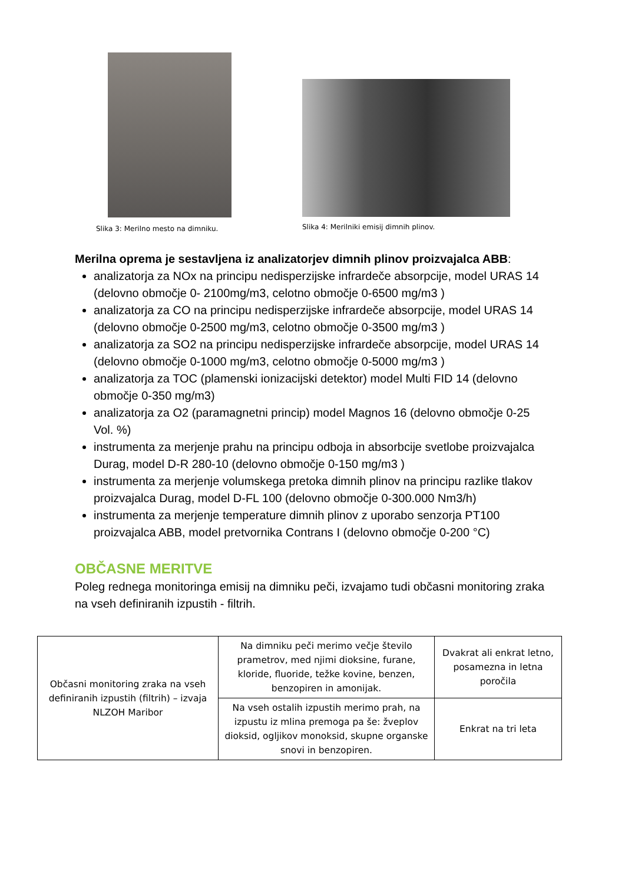Slika 3: Merilno mesto na dimniku.
Slika 4: Merilniki emisij dimnih plinov.
Merilna oprema je sestavljena iz analizatorjev dimnih plinov proizvajalca ABB:
analizatorja za NOx na principu nedisperzijske infrardeče absorpcije, model URAS 14 (delovno območje 0- 2100mg/m3, celotno območje 0-6500 mg/m3 )
analizatorja za CO na principu nedisperzijske infrardeče absorpcije, model URAS 14 (delovno območje 0-2500 mg/m3, celotno območje 0-3500 mg/m3 )
analizatorja za SO2 na principu nedisperzijske infrardeče absorpcije, model URAS 14 (delovno območje 0-1000 mg/m3, celotno območje 0-5000 mg/m3 )
analizatorja za TOC (plamenski ionizacijski detektor) model Multi FID 14 (delovno območje 0-350 mg/m3)
analizatorja za O2 (paramagnetni princip) model Magnos 16 (delovno območje 0-25 Vol. %)
instrumenta za merjenje prahu na principu odboja in absorbcije svetlobe proizvajalca Durag, model D-R 280-10 (delovno območje 0-150 mg/m3 )
instrumenta za merjenje volumskega pretoka dimnih plinov na principu razlike tlakov proizvajalca Durag, model D-FL 100 (delovno območje 0-300.000 Nm3/h)
instrumenta za merjenje temperature dimnih plinov z uporabo senzorja PT100 proizvajalca ABB, model pretvornika Contrans I (delovno območje 0-200 °C)
OBČASNE MERITVE
Poleg rednega monitoringa emisij na dimniku peči, izvajamo tudi občasni monitoring zraka na vseh definiranih izpustih - filtrih.
| Občasni monitoring zraka na vseh definiranih izpustih (filtrih) – izvaja NLZOH Maribor | Na dimniku peči merimo večje število prametrov, med njimi dioksine, furane, kloride, fluoride, težke kovine, benzen, benzopiren in amonijak. | Dvakrat ali enkrat letno, posamezna in letna poročila |
| | Na vseh ostalih izpustih merimo prah, na izpustu iz mlina premoga pa še: žveplov dioksid, ogljikov monoksid, skupne organske snovi in benzopiren. | Enkrat na tri leta |